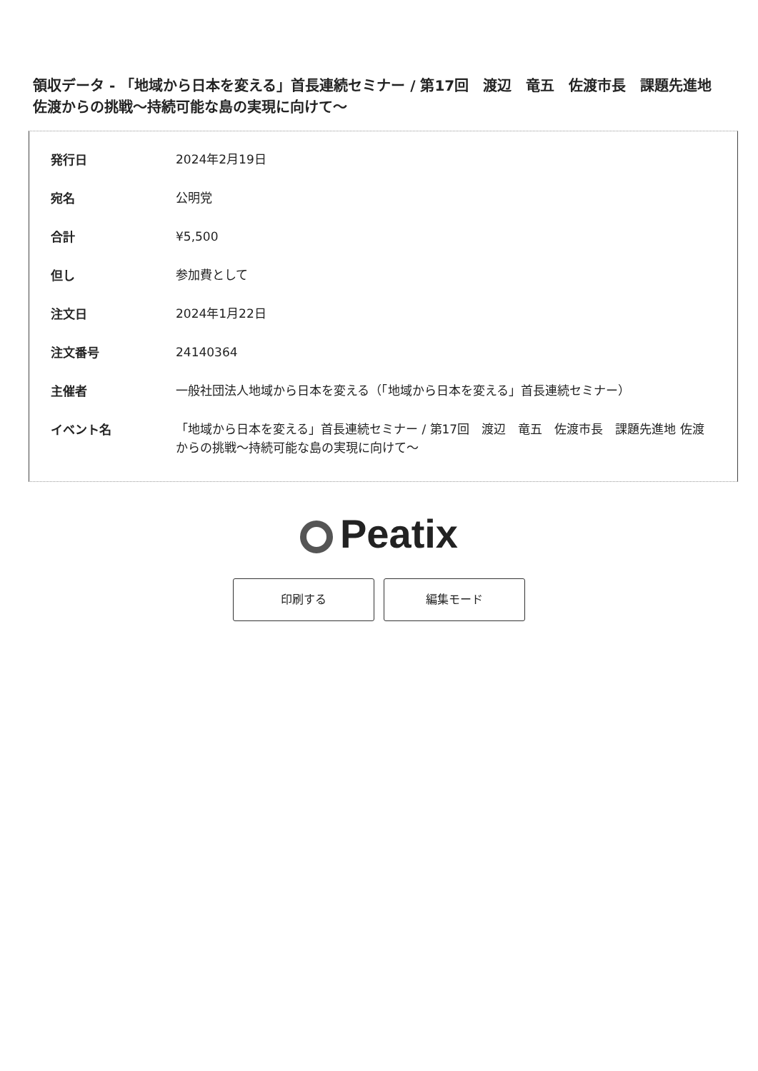領収データ - 「地域から日本を変える」首長連続セミナー / 第17回　渡辺　竜五　佐渡市長　課題先進地 佐渡からの挑戦～持続可能な島の実現に向けて～
| 発行日 | 2024年2月19日 |
| 宛名 | 公明党 |
| 合計 | ¥5,500 |
| 但し | 参加費として |
| 注文日 | 2024年1月22日 |
| 注文番号 | 24140364 |
| 主催者 | 一般社団法人地域から日本を変える（「地域から日本を変える」首長連続セミナー） |
| イベント名 | 「地域から日本を変える」首長連続セミナー / 第17回 渡辺 竜五 佐渡市長 課題先進地 佐渡からの挑戦～持続可能な島の実現に向けて～ |
Peatix
印刷する 編集モード